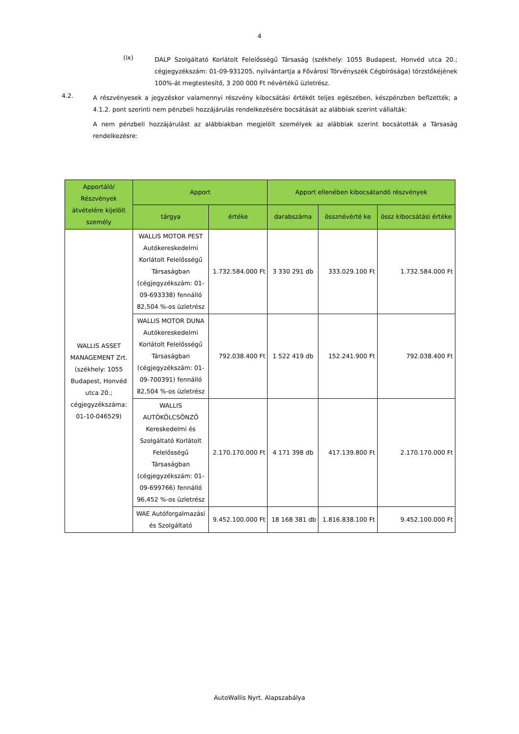4
(ix)
DALP Szolgáltató Korlátolt Felelősségű Társaság (székhely: 1055 Budapest, Honvéd utca 20.; cégjegyzékszám: 01-09-931205, nyilvántartja a Fővárosi Törvényszék Cégbírósága) törzstőkéjének 100%-át megtestesítő, 3 200 000 Ft névértékű üzletrész.
4.2.
A részvényesek a jegyzéskor valamennyi részvény kibocsátási értékét teljes egészében, készpénzben befizették; a 4.1.2. pont szerinti nem pénzbeli hozzájárulás rendelkezésére bocsátását az alábbiak szerint vállalták:
A nem pénzbeli hozzájárulást az alábbiakban megjelölt személyek az alábbiak szerint bocsátották a Társaság rendelkezésre:
| Apportáló/ Részvények átvételére kijelölt személy | Apport | | Apport ellenében kibocsátandó részvények | | |
| --- | --- | --- | --- | --- | --- |
| | tárgya | értéke | darabszáma | össznévérté ke | össz kibocsátási értéke |
| WALLIS ASSET MANAGEMENT Zrt. (székhely: 1055 Budapest, Honvéd utca 20.; cégjegyzékszáma: 01-10-046529) | WALLIS MOTOR PEST Autókereskedelmi Korlátolt Felelősségű Társaságban (cégjegyzékszám: 01-09-693338) fennálló 82,504 %-os üzletrész | 1.732.584.000 Ft | 3 330 291 db | 333.029.100 Ft | 1.732.584.000 Ft |
| | WALLIS MOTOR DUNA Autókereskedelmi Korlátolt Felelősségű Társaságban (cégjegyzékszám: 01-09-700391) fennálló 82,504 %-os üzletrész | 792.038.400 Ft | 1 522 419 db | 152.241.900 Ft | 792.038.400 Ft |
| | WALLIS AUTÓKÖLCSÖNZŐ Kereskedelmi és Szolgáltató Korlátolt Felelősségű Társaságban (cégjegyzékszám: 01-09-699766) fennálló 96,452 %-os üzletrész | 2.170.170.000 Ft | 4 171 398 db | 417.139.800 Ft | 2.170.170.000 Ft |
| | WAE Autóforgalmazási és Szolgáltató | 9.452.100.000 Ft | 18 168 381 db | 1.816.838.100 Ft | 9.452.100.000 Ft |
AutoWallis Nyrt. Alapszabálya